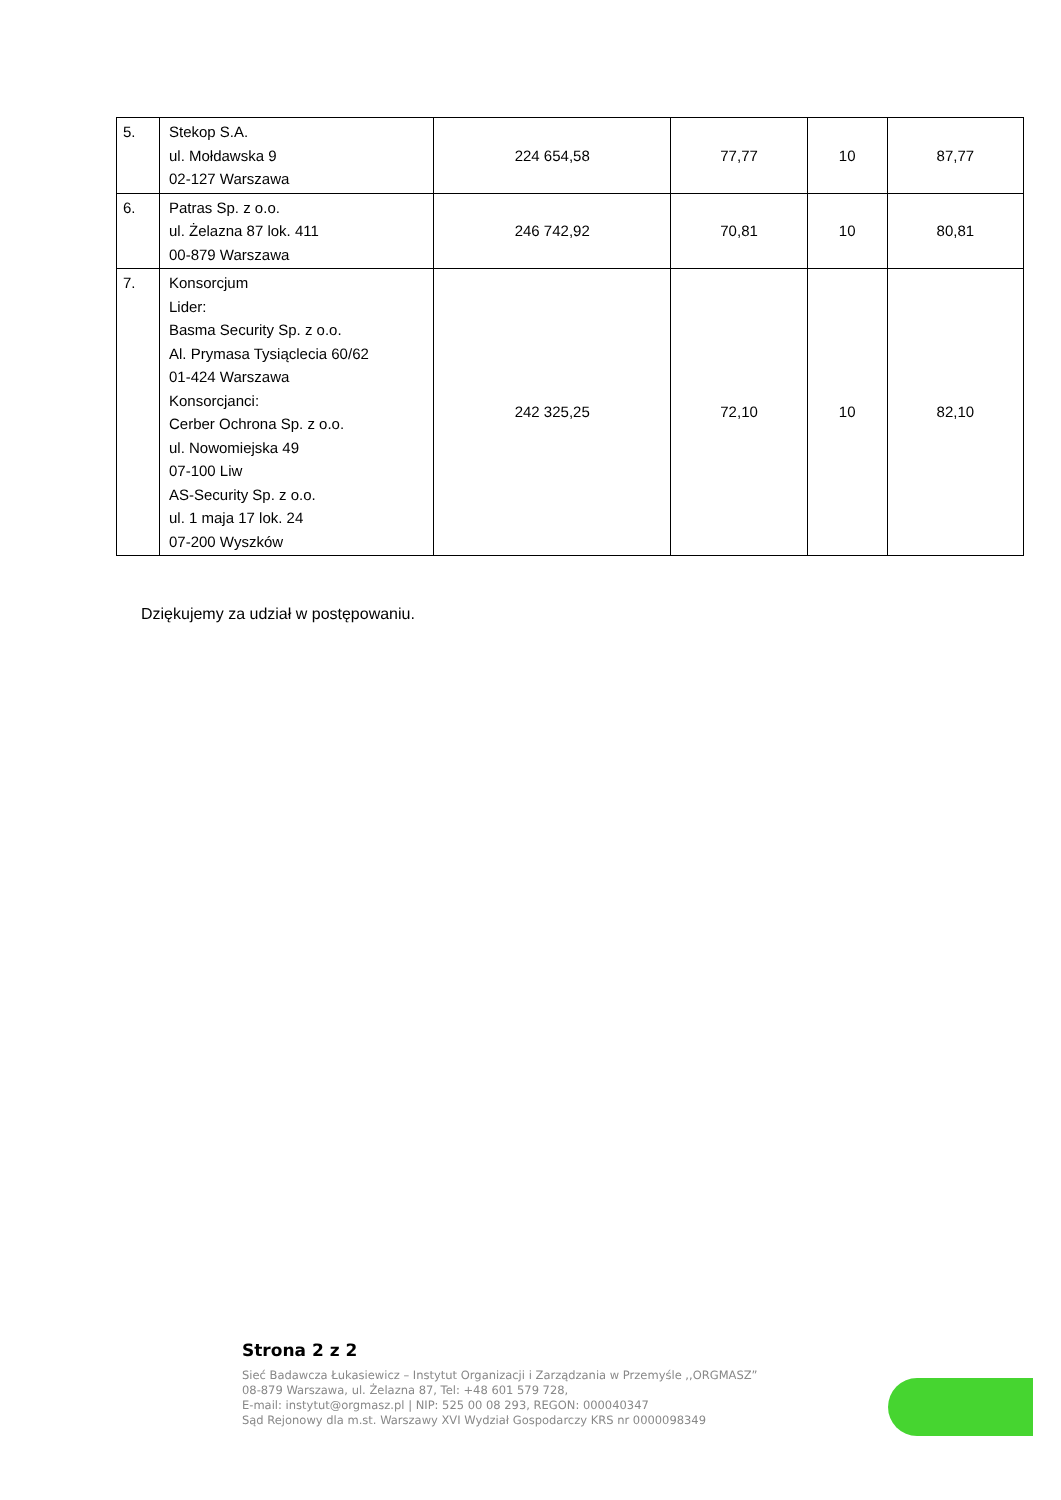| 5. | Stekop S.A. ul. Mołdawska 9 02-127 Warszawa | 224 654,58 | 77,77 | 10 | 87,77 |
| 6. | Patras Sp. z o.o. ul. Żelazna 87 lok. 411 00-879 Warszawa | 246 742,92 | 70,81 | 10 | 80,81 |
| 7. | Konsorcjum Lider: Basma Security Sp. z o.o. Al. Prymasa Tysiąclecia 60/62 01-424 Warszawa Konsorcjanci: Cerber Ochrona Sp. z o.o. ul. Nowomiejska 49 07-100 Liw AS-Security Sp. z o.o. ul. 1 maja 17 lok. 24 07-200 Wyszków | 242 325,25 | 72,10 | 10 | 82,10 |
Dziękujemy za udział w postępowaniu.
Strona 2 z 2
Sieć Badawcza Łukasiewicz – Instytut Organizacji i Zarządzania w Przemyśle ,,ORGMASZ”
08-879 Warszawa, ul. Żelazna 87, Tel: +48 601 579 728,
E-mail: instytut@orgmasz.pl | NIP: 525 00 08 293, REGON: 000040347
Sąd Rejonowy dla m.st. Warszawy XVI Wydział Gospodarczy KRS nr 0000098349